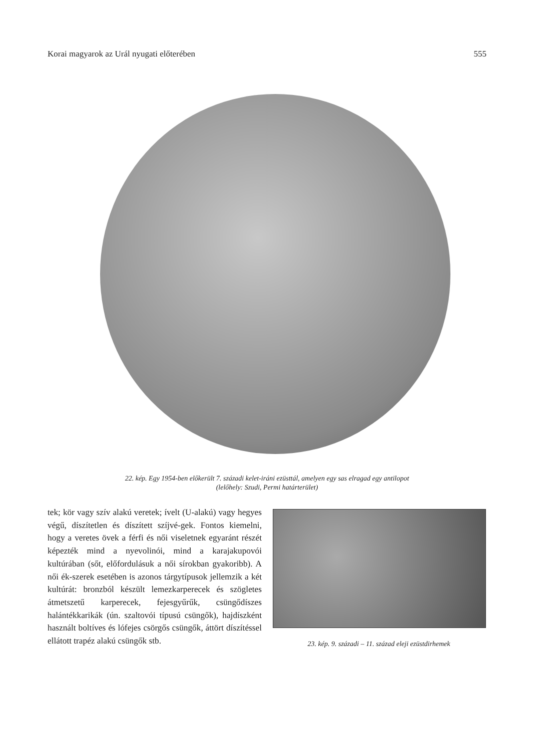Korai magyarok az Urál nyugati előterében 555
22. kép. Egy 1954-ben előkerült 7. századi kelet-iráni ezüsttál, amelyen egy sas elragad egy antilopot
(lelőhely: Szudi, Permi határterület)
tek; kör vagy szív alakú veretek; ívelt (U-alakú) vagy hegyes végű, díszítetlen és díszített szíjvé-gek. Fontos kiemelni, hogy a veretes övek a férfi és női viseletnek egyaránt részét képezték mind a nyevolinói, mind a karajakupovói kultúrában (sőt, előfordulásuk a női sírokban gyakoribb). A női ék-szerek esetében is azonos tárgytípusok jellemzik a két kultúrát: bronzból készült lemezkarperecek és szögletes átmetszetű karperecek, fejesgyűrűk, csüngődíszes halántékkarikák (ún. szaltovói típusú csüngők), hajdíszként használt boltíves és lófejes csörgős csüngők, áttört díszítéssel ellátott trapéz alakú csüngők stb.
23. kép. 9. századi – 11. század eleji ezüstdirhemek